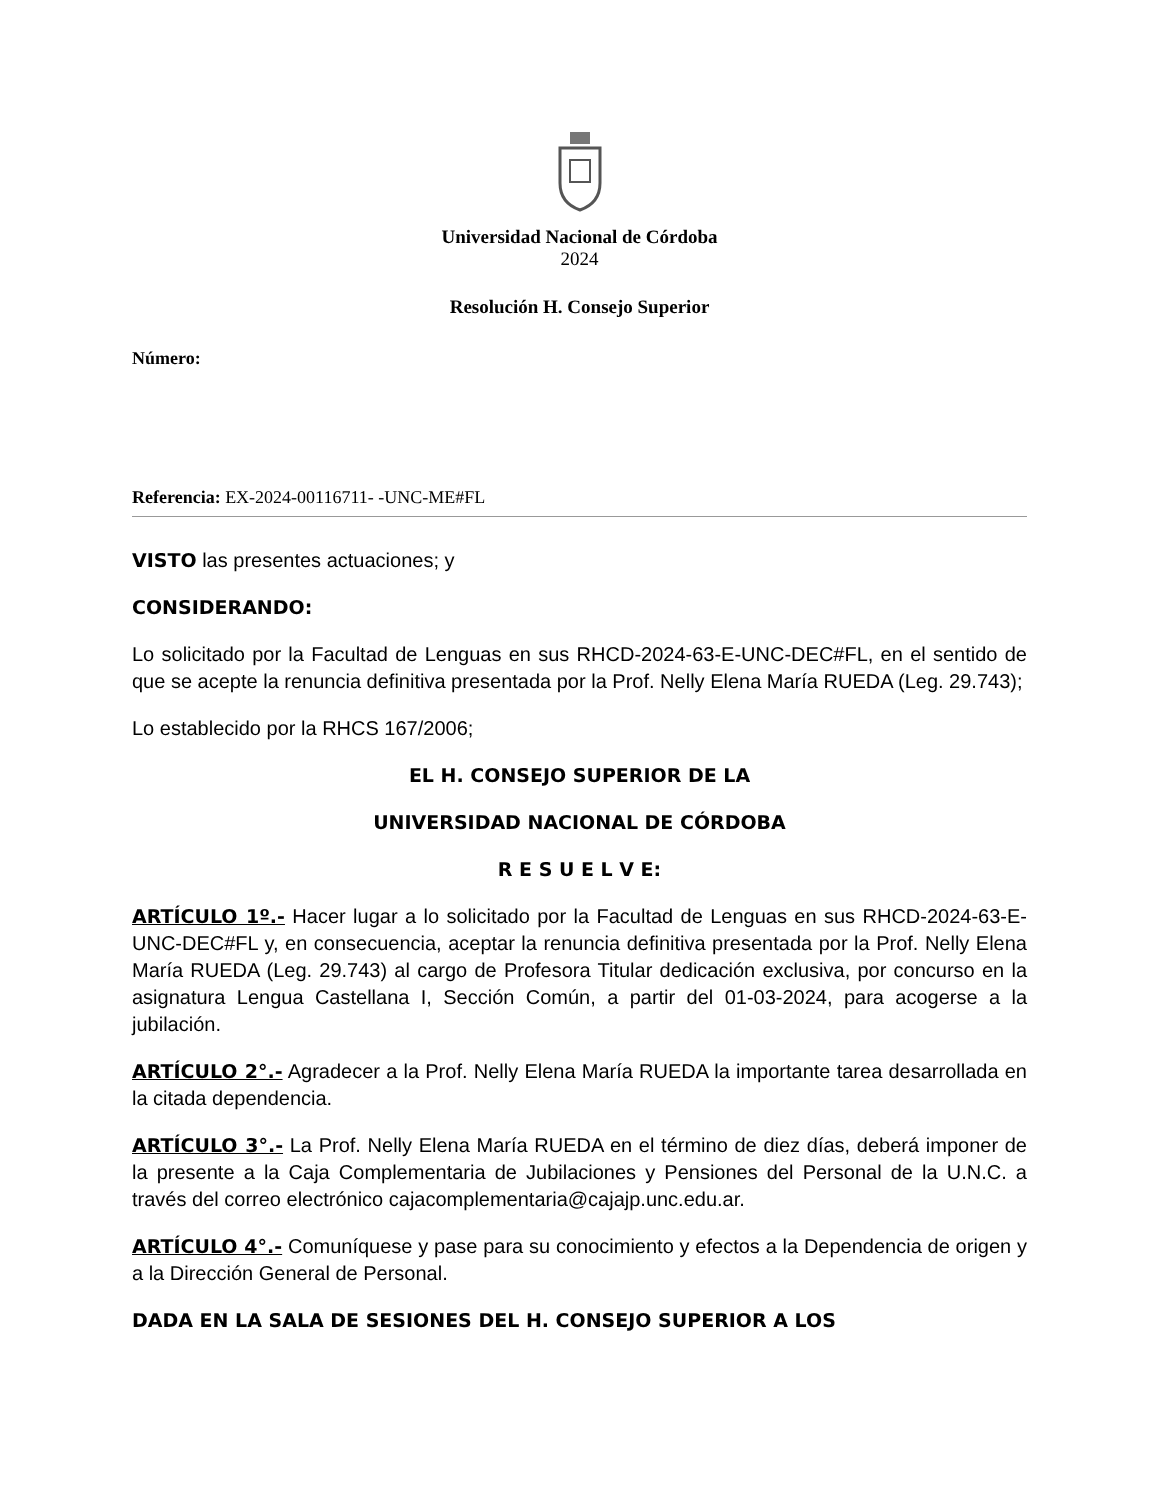Universidad Nacional de Córdoba
2024
Resolución H. Consejo Superior
Número:
Referencia: EX-2024-00116711- -UNC-ME#FL
VISTO las presentes actuaciones; y
CONSIDERANDO:
Lo solicitado por la Facultad de Lenguas en sus RHCD-2024-63-E-UNC-DEC#FL, en el sentido de que se acepte la renuncia definitiva presentada por la Prof. Nelly Elena María RUEDA (Leg. 29.743);
Lo establecido por la RHCS 167/2006;
EL H. CONSEJO SUPERIOR DE LA
UNIVERSIDAD NACIONAL DE CÓRDOBA
R E S U E L V E:
ARTÍCULO 1º.- Hacer lugar a lo solicitado por la Facultad de Lenguas en sus RHCD-2024-63-E-UNC-DEC#FL y, en consecuencia, aceptar la renuncia definitiva presentada por la Prof. Nelly Elena María RUEDA (Leg. 29.743) al cargo de Profesora Titular dedicación exclusiva, por concurso en la asignatura Lengua Castellana I, Sección Común, a partir del 01-03-2024, para acogerse a la jubilación.
ARTÍCULO 2°.- Agradecer a la Prof. Nelly Elena María RUEDA la importante tarea desarrollada en la citada dependencia.
ARTÍCULO 3°.- La Prof. Nelly Elena María RUEDA en el término de diez días, deberá imponer de la presente a la Caja Complementaria de Jubilaciones y Pensiones del Personal de la U.N.C. a través del correo electrónico cajacomplementaria@cajajp.unc.edu.ar.
ARTÍCULO 4°.- Comuníquese y pase para su conocimiento y efectos a la Dependencia de origen y a la Dirección General de Personal.
DADA EN LA SALA DE SESIONES DEL H. CONSEJO SUPERIOR A LOS